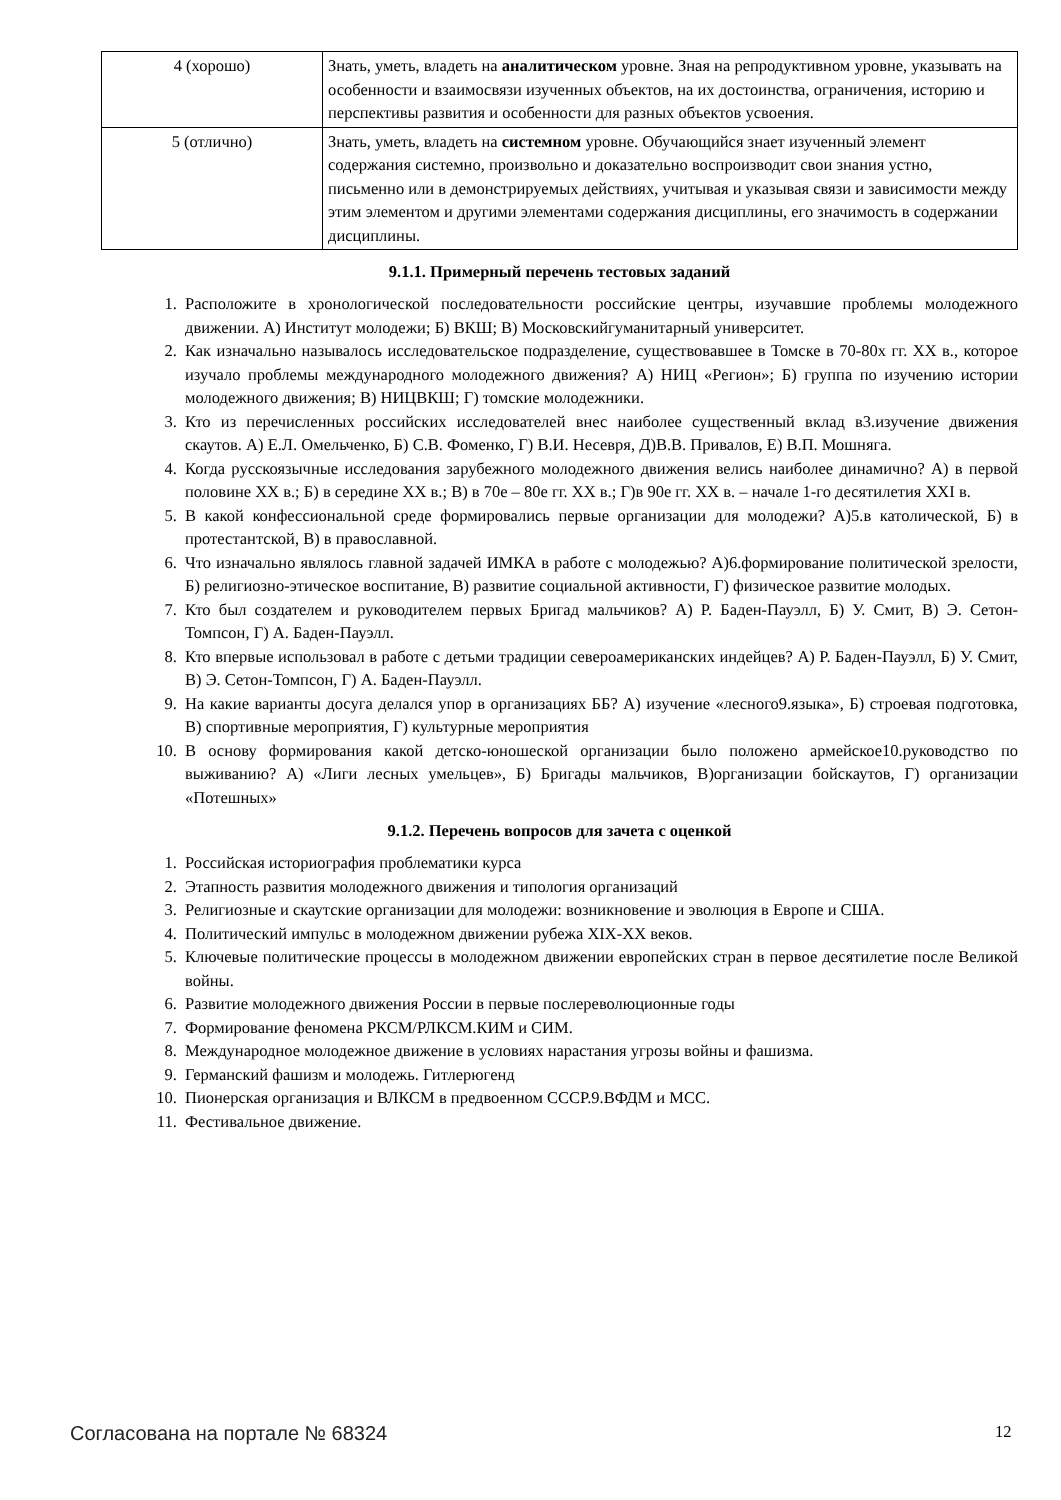| 4 (хорошо) | Знать, уметь, владеть на аналитическом уровне. Зная на репродуктивном уровне, указывать на особенности и взаимосвязи изученных объектов, на их достоинства, ограничения, историю и перспективы развития и особенности для разных объектов усвоения. |
| 5 (отлично) | Знать, уметь, владеть на системном уровне. Обучающийся знает изученный элемент содержания системно, произвольно и доказательно воспроизводит свои знания устно, письменно или в демонстрируемых действиях, учитывая и указывая связи и зависимости между этим элементом и другими элементами содержания дисциплины, его значимость в содержании дисциплины. |
9.1.1. Примерный перечень тестовых заданий
1. Расположите в хронологической последовательности российские центры, изучавшие проблемы молодежного движении. А) Институт молодежи; Б) ВКШ; В) Московскийгуманитарный университет.
2. Как изначально называлось исследовательское подразделение, существовавшее в Томске в 70-80х гг. XX в., которое изучало проблемы международного молодежного движения? А) НИЦ «Регион»; Б) группа по изучению истории молодежного движения; В) НИЦВКШ; Г) томские молодежники.
3. Кто из перечисленных российских исследователей внес наиболее существенный вклад в3.изучение движения скаутов. А) Е.Л. Омельченко, Б) С.В. Фоменко, Г) В.И. Несевря, Д)В.В. Привалов, Е) В.П. Мошняга.
4. Когда русскоязычные исследования зарубежного молодежного движения велись наиболее динамично? А) в первой половине XX в.; Б) в середине XX в.; В) в 70е – 80е гг. XX в.; Г)в 90е гг. XX в. – начале 1-го десятилетия XXI в.
5. В какой конфессиональной среде формировались первые организации для молодежи? А)5.в католической, Б) в протестантской, В) в православной.
6. Что изначально являлось главной задачей ИМКА в работе с молодежью? А)6.формирование политической зрелости, Б) религиозно-этическое воспитание, В) развитие социальной активности, Г) физическое развитие молодых.
7. Кто был создателем и руководителем первых Бригад мальчиков? А) Р. Баден-Пауэлл, Б) У. Смит, В) Э. Сетон-Томпсон, Г) А. Баден-Пауэлл.
8. Кто впервые использовал в работе с детьми традиции североамериканских индейцев? А) Р. Баден-Пауэлл, Б) У. Смит, В) Э. Сетон-Томпсон, Г) А. Баден-Пауэлл.
9. На какие варианты досуга делался упор в организациях ББ? А) изучение «лесного9.языка», Б) строевая подготовка, В) спортивные мероприятия, Г) культурные мероприятия
10. В основу формирования какой детско-юношеской организации было положено армейское10.руководство по выживанию? А) «Лиги лесных умельцев», Б) Бригады мальчиков, В)организации бойскаутов, Г) организации «Потешных»
9.1.2. Перечень вопросов для зачета с оценкой
1. Российская историография проблематики курса
2. Этапность развития молодежного движения и типология организаций
3. Религиозные и скаутские организации для молодежи: возникновение и эволюция в Европе и США.
4. Политический импульс в молодежном движении рубежа XIX-XX веков.
5. Ключевые политические процессы в молодежном движении европейских стран в первое десятилетие после Великой войны.
6. Развитие молодежного движения России в первые послереволюционные годы
7. Формирование феномена РКСМ/РЛКСМ.КИМ и СИМ.
8. Международное молодежное движение в условиях нарастания угрозы войны и фашизма.
9. Германский фашизм и молодежь. Гитлерюгенд
10. Пионерская организация и ВЛКСМ в предвоенном СССР.9.ВФДМ и МСС.
11. Фестивальное движение.
Согласована на портале № 68324 12